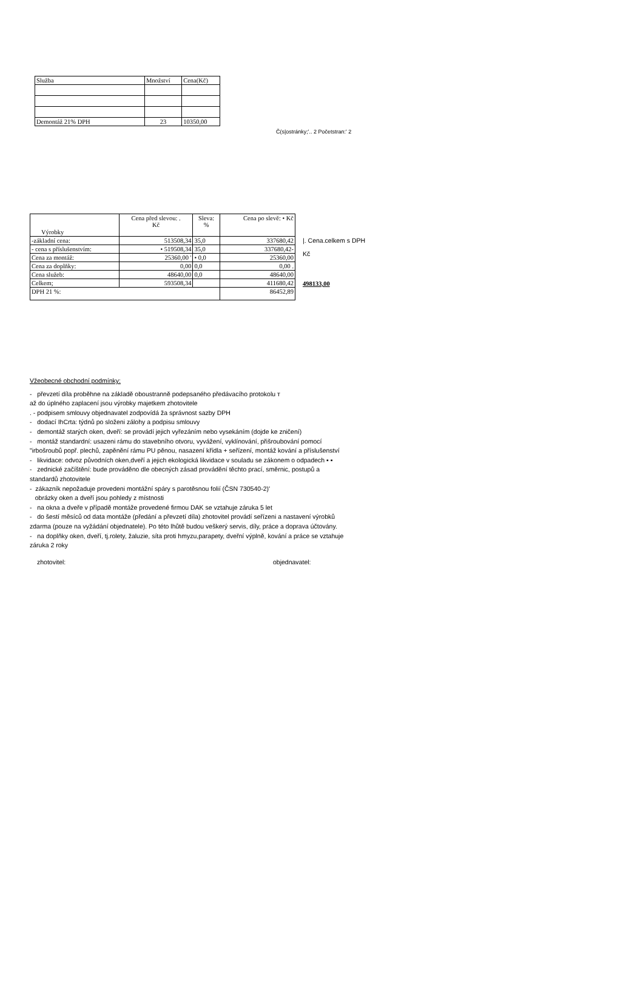| Služba | Množství | Cena(Kč) |
| --- | --- | --- |
| Demontáž 21% DPH | 23 | 10350,00 |
Č(s|ostránky;'.. 2 Početstran:' 2
| Výrobky | Cena před slevou: . Kč | Sleva: % | Cena po slevě: • Kč |
| --- | --- | --- | --- |
| -základní cena: | 513508,34 | 35,0 | 337680,42 |
| - cena s příslušenstvím: | • 519508,34 | 35,0 | 337680,42- |
| Cena za montáž: | 25360,00 ' | • 0,0 | 25360,00 |
| Cena za doplňky: | 0,00 | 0,0 | 0,00 . |
| Cena služeb: | 48640,00 | 0,0 | 48640,00 |
| Celkem; | 593508,34 | | 411680,42 |
| DPH 21 %: | | | 86452,89 |
|. Cena.celkem s DPH
Kč
498133,00
Vžeobecné obchodní podmínky:
- převzetí díla proběhne na základě oboustranně podepsaného předávacího protokolu т
až do úplného zaplacení jsou výrobky majetkem zhotovitele
. - podpisem smlouvy objednavatel zodpovídá ža správnost sazby DPH
- dodací IhCrta: týdnů po složeni zálohy a podpisu smlouvy
- demontáž starých oken, dveří: se provádí jejich vyřezáním nebo vysekáním (dojde ke zničení)
- montáž standardní: usazeni rámu do stavebního otvoru, vyvážení, vyklínování, přišroubování pomocí
"irbošroubů popř. plechů, zapěnění rámu PU pěnou, nasazení křídla + seřízení, montáž kování a příslušenství
- likvidace: odvoz původních oken,dveří a jejich ekologická likvidace v souladu se zákonem o odpadech ▪ ▪
- zednické začíštění: bude prováděno dle obecných zásad provádění těchto prací, směrnic, postupů a
standardů zhotovitele
- zákazník nepožaduje provedeni montážní spáry s parotěsnou folií (ČSN 730540-2)'
obrázky oken a dveří jsou pohledy z místnosti
- na okna a dveře v případě montáže provedené firmou DAK se vztahuje záruka 5 let
- do šestí měsíců od data montáže (předání a převzetí díla) zhotovitel provádí seřízeni a nastavení výrobků
zdarma (pouze na vyžádání objednatele). Po této lhůtě budou veškerý servis, díly, práce a doprava účtovány.
- na doplňky oken, dveří, tj.rolety, žaluzie, síta proti hmyzu,parapety, dveřní výplně, kování a práce se vztahuje
záruka 2 roky
zhotovitel: objednavatel: